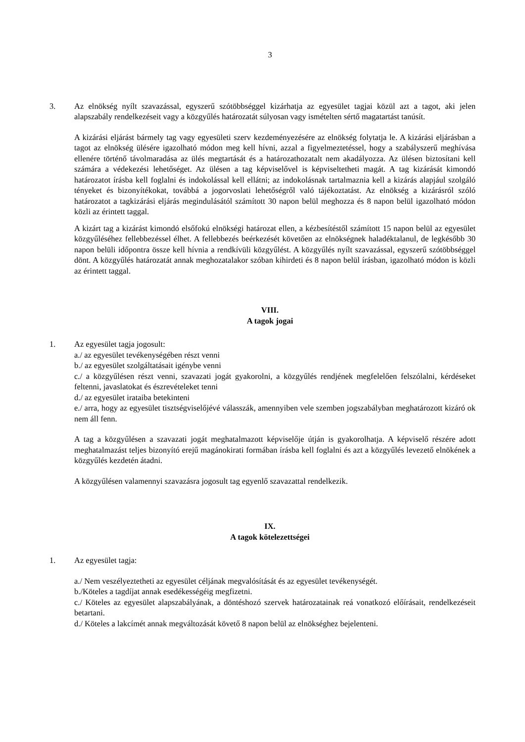3
3. Az elnökség nyílt szavazással, egyszerű szótöbbséggel kizárhatja az egyesület tagjai közül azt a tagot, aki jelen alapszabály rendelkezéseit vagy a közgyűlés határozatát súlyosan vagy ismételten sértő magatartást tanúsít.
A kizárási eljárást bármely tag vagy egyesületi szerv kezdeményezésére az elnökség folytatja le. A kizárási eljárásban a tagot az elnökség ülésére igazolható módon meg kell hívni, azzal a figyelmeztetéssel, hogy a szabályszerű meghívása ellenére történő távolmaradása az ülés megtartását és a határozathozatalt nem akadályozza. Az ülésen biztosítani kell számára a védekezési lehetőséget. Az ülésen a tag képviselővel is képviseltetheti magát. A tag kizárását kimondó határozatot írásba kell foglalni és indokolással kell ellátni; az indokolásnak tartalmaznia kell a kizárás alapjául szolgáló tényeket és bizonyítékokat, továbbá a jogorvoslati lehetőségről való tájékoztatást. Az elnökség a kizárásról szóló határozatot a tagkizárási eljárás megindulásától számított 30 napon belül meghozza és 8 napon belül igazolható módon közli az érintett taggal.
A kizárt tag a kizárást kimondó elsőfokú elnökségi határozat ellen, a kézbesítéstől számított 15 napon belül az egyesület közgyűléséhez fellebbezéssel élhet. A fellebbezés beérkezését követően az elnökségnek haladéktalanul, de legkésőbb 30 napon belüli időpontra össze kell hívnia a rendkívüli közgyűlést. A közgyűlés nyílt szavazással, egyszerű szótöbbséggel dönt. A közgyűlés határozatát annak meghozatalakor szóban kihirdeti és 8 napon belül írásban, igazolható módon is közli az érintett taggal.
VIII.
A tagok jogai
1. Az egyesület tagja jogosult:
a./ az egyesület tevékenységében részt venni
b./ az egyesület szolgáltatásait igénybe venni
c./ a közgyűlésen részt venni, szavazati jogát gyakorolni, a közgyűlés rendjének megfelelően felszólalni, kérdéseket feltenni, javaslatokat és észrevételeket tenni
d./ az egyesület irataiba betekinteni
e./ arra, hogy az egyesület tisztségviselőjévé válasszák, amennyiben vele szemben jogszabályban meghatározott kizáró ok nem áll fenn.
A tag a közgyűlésen a szavazati jogát meghatalmazott képviselője útján is gyakorolhatja. A képviselő részére adott meghatalmazást teljes bizonyító erejű magánokirati formában írásba kell foglalni és azt a közgyűlés levezető elnökének a közgyűlés kezdetén átadni.
A közgyűlésen valamennyi szavazásra jogosult tag egyenlő szavazattal rendelkezik.
IX.
A tagok kötelezettségei
1. Az egyesület tagja:
a./ Nem veszélyeztetheti az egyesület céljának megvalósítását és az egyesület tevékenységét.
b./Köteles a tagdíjat annak esedékességéig megfizetni.
c./ Köteles az egyesület alapszabályának, a döntéshozó szervek határozatainak reá vonatkozó előírásait, rendelkezéseit betartani.
d./ Köteles a lakcímét annak megváltozását követő 8 napon belül az elnökséghez bejelenteni.